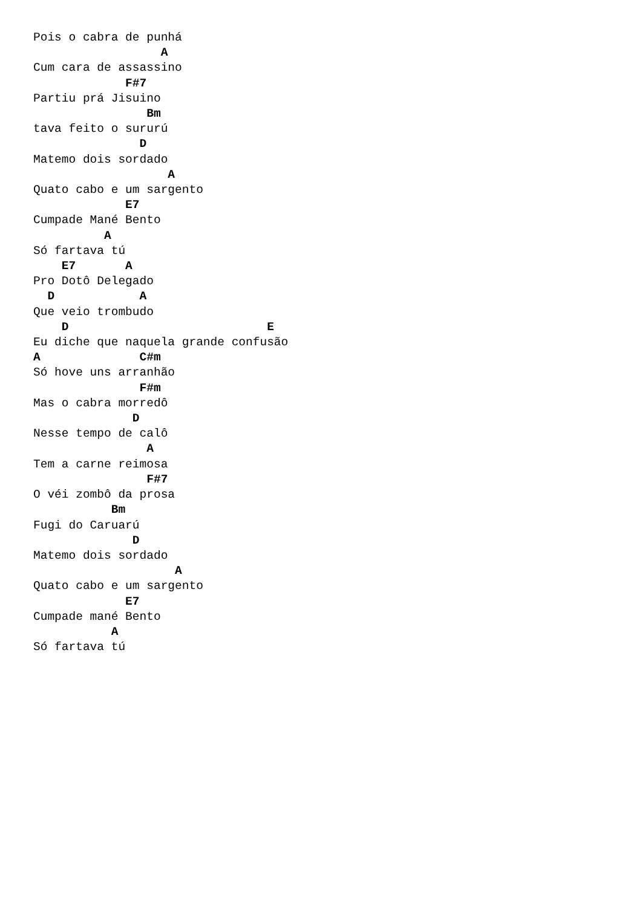Pois o cabra de punhá
                  A
Cum cara de assassino
             F#7
Partiu prá Jisuino
                Bm
tava feito o sururú
               D
Matemo dois sordado
                   A
Quato cabo e um sargento
             E7
Cumpade Mané Bento
          A
Só fartava tú
    E7       A
Pro Dotô Delegado
  D            A
Que veio trombudo
    D                            E
Eu diche que naquela grande confusão
A              C#m
Só hove uns arranhão
               F#m
Mas o cabra morredô
              D
Nesse tempo de calô
                A
Tem a carne reimosa
                F#7
O véi zombô da prosa
           Bm
Fugi do Caruarú
              D
Matemo dois sordado
                    A
Quato cabo e um sargento
             E7
Cumpade mané Bento
           A
Só fartava tú